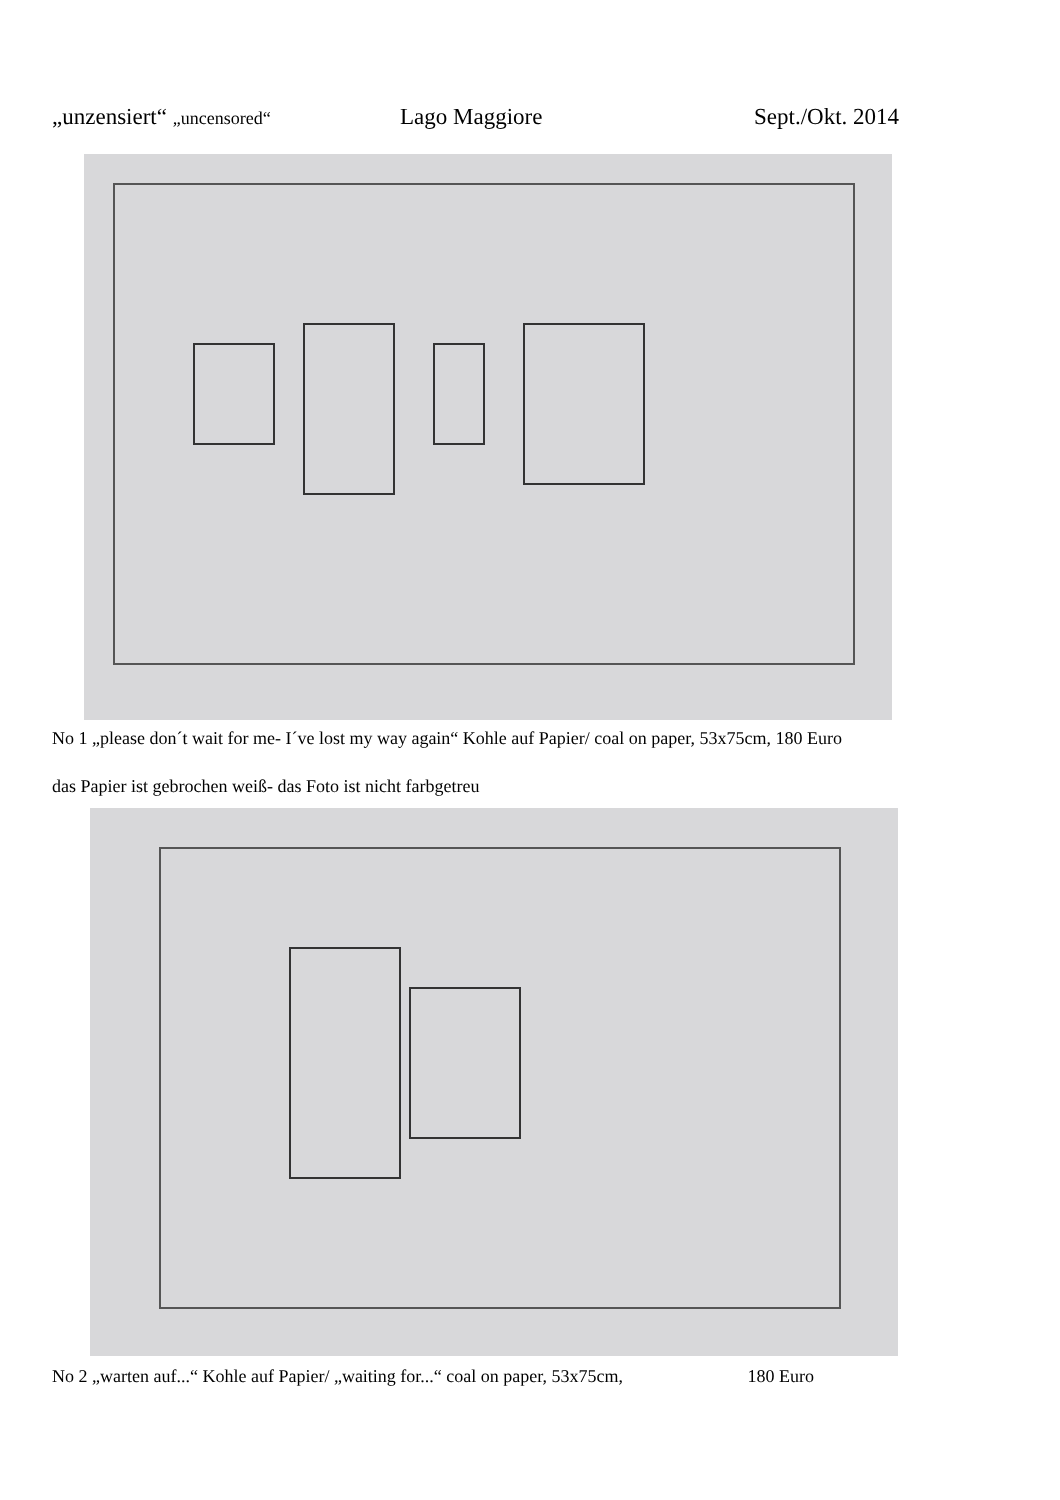„unzensiert“ „uncensored“Lago Maggiore Sept./Okt. 2014
No 1 „please don´t wait for me- I´ve lost my way again“ Kohle auf Papier/ coal on paper, 53x75cm, 180 Euro
das Papier ist gebrochen weiß- das Foto ist nicht farbgetreu
No 2 „warten auf...“ Kohle auf Papier/ „waiting for...“ coal on paper, 53x75cm, 180 Euro